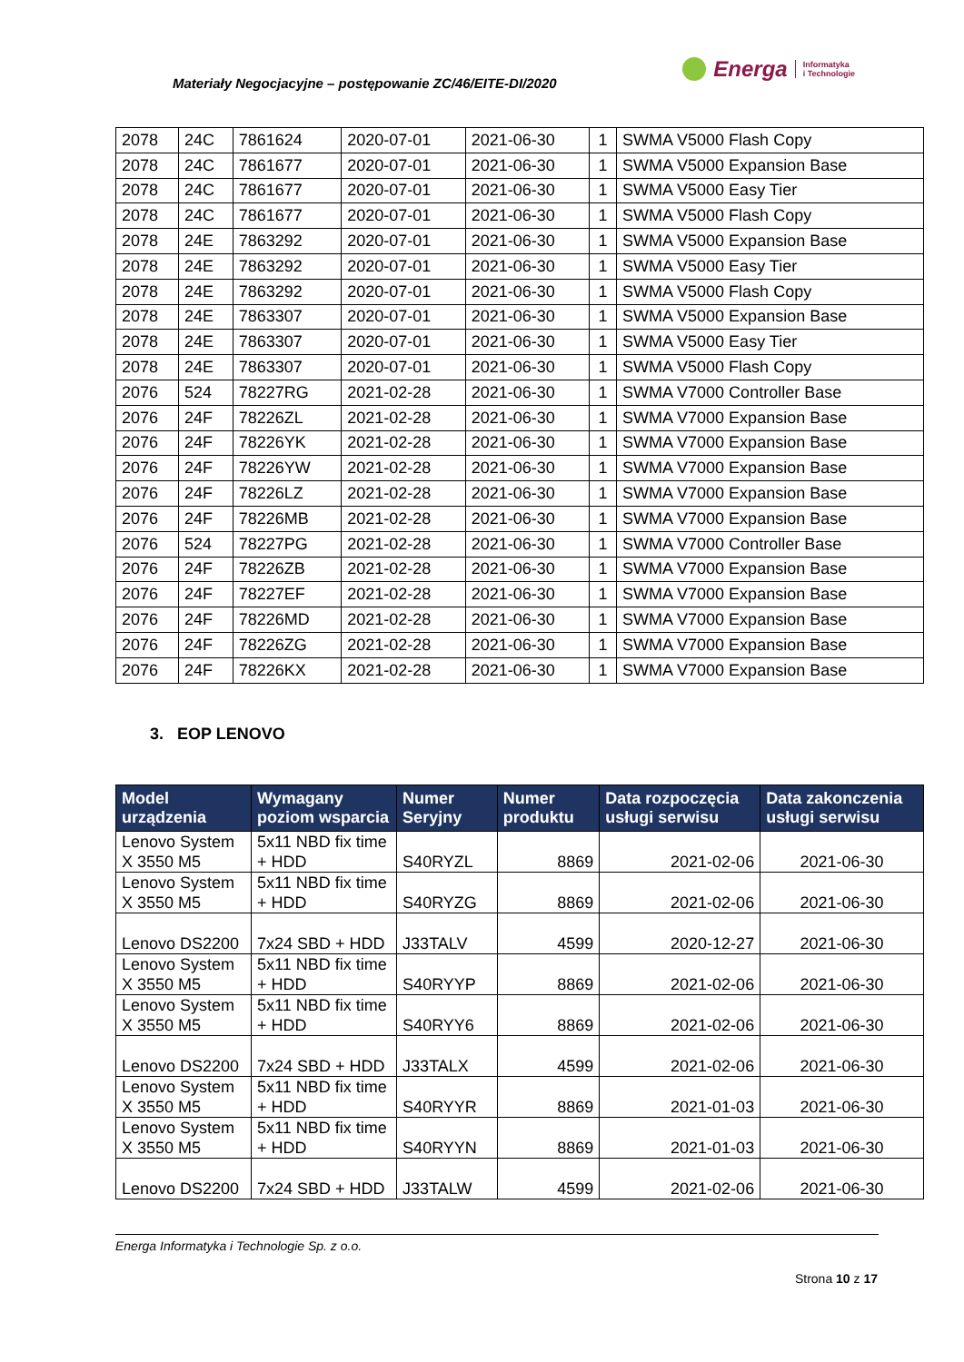Materiały Negocjacyjne – postępowanie ZC/46/EITE-DI/2020
Energa Informatyka
i Technologie
| 2078 | 24C | 7861624 | 2020-07-01 | 2021-06-30 | 1 | SWMA V5000 Flash Copy |
| 2078 | 24C | 7861677 | 2020-07-01 | 2021-06-30 | 1 | SWMA V5000 Expansion Base |
| 2078 | 24C | 7861677 | 2020-07-01 | 2021-06-30 | 1 | SWMA V5000 Easy Tier |
| 2078 | 24C | 7861677 | 2020-07-01 | 2021-06-30 | 1 | SWMA V5000 Flash Copy |
| 2078 | 24E | 7863292 | 2020-07-01 | 2021-06-30 | 1 | SWMA V5000 Expansion Base |
| 2078 | 24E | 7863292 | 2020-07-01 | 2021-06-30 | 1 | SWMA V5000 Easy Tier |
| 2078 | 24E | 7863292 | 2020-07-01 | 2021-06-30 | 1 | SWMA V5000 Flash Copy |
| 2078 | 24E | 7863307 | 2020-07-01 | 2021-06-30 | 1 | SWMA V5000 Expansion Base |
| 2078 | 24E | 7863307 | 2020-07-01 | 2021-06-30 | 1 | SWMA V5000 Easy Tier |
| 2078 | 24E | 7863307 | 2020-07-01 | 2021-06-30 | 1 | SWMA V5000 Flash Copy |
| 2076 | 524 | 78227RG | 2021-02-28 | 2021-06-30 | 1 | SWMA V7000 Controller Base |
| 2076 | 24F | 78226ZL | 2021-02-28 | 2021-06-30 | 1 | SWMA V7000 Expansion Base |
| 2076 | 24F | 78226YK | 2021-02-28 | 2021-06-30 | 1 | SWMA V7000 Expansion Base |
| 2076 | 24F | 78226YW | 2021-02-28 | 2021-06-30 | 1 | SWMA V7000 Expansion Base |
| 2076 | 24F | 78226LZ | 2021-02-28 | 2021-06-30 | 1 | SWMA V7000 Expansion Base |
| 2076 | 24F | 78226MB | 2021-02-28 | 2021-06-30 | 1 | SWMA V7000 Expansion Base |
| 2076 | 524 | 78227PG | 2021-02-28 | 2021-06-30 | 1 | SWMA V7000 Controller Base |
| 2076 | 24F | 78226ZB | 2021-02-28 | 2021-06-30 | 1 | SWMA V7000 Expansion Base |
| 2076 | 24F | 78227EF | 2021-02-28 | 2021-06-30 | 1 | SWMA V7000 Expansion Base |
| 2076 | 24F | 78226MD | 2021-02-28 | 2021-06-30 | 1 | SWMA V7000 Expansion Base |
| 2076 | 24F | 78226ZG | 2021-02-28 | 2021-06-30 | 1 | SWMA V7000 Expansion Base |
| 2076 | 24F | 78226KX | 2021-02-28 | 2021-06-30 | 1 | SWMA V7000 Expansion Base |
3. EOP LENOVO
| Model urządzenia | Wymagany poziom wsparcia | Numer Seryjny | Numer produktu | Data rozpoczęcia usługi serwisu | Data zakonczenia usługi serwisu |
| --- | --- | --- | --- | --- | --- |
| Lenovo System X 3550 M5 | 5x11 NBD fix time + HDD | S40RYZL | 8869 | 2021-02-06 | 2021-06-30 |
| Lenovo System X 3550 M5 | 5x11 NBD fix time + HDD | S40RYZG | 8869 | 2021-02-06 | 2021-06-30 |
| Lenovo DS2200 | 7x24 SBD + HDD | J33TALV | 4599 | 2020-12-27 | 2021-06-30 |
| Lenovo System X 3550 M5 | 5x11 NBD fix time + HDD | S40RYYP | 8869 | 2021-02-06 | 2021-06-30 |
| Lenovo System X 3550 M5 | 5x11 NBD fix time + HDD | S40RYY6 | 8869 | 2021-02-06 | 2021-06-30 |
| Lenovo DS2200 | 7x24 SBD + HDD | J33TALX | 4599 | 2021-02-06 | 2021-06-30 |
| Lenovo System X 3550 M5 | 5x11 NBD fix time + HDD | S40RYYR | 8869 | 2021-01-03 | 2021-06-30 |
| Lenovo System X 3550 M5 | 5x11 NBD fix time + HDD | S40RYYN | 8869 | 2021-01-03 | 2021-06-30 |
| Lenovo DS2200 | 7x24 SBD + HDD | J33TALW | 4599 | 2021-02-06 | 2021-06-30 |
Energa Informatyka i Technologie Sp. z o.o.
Strona 10 z 17